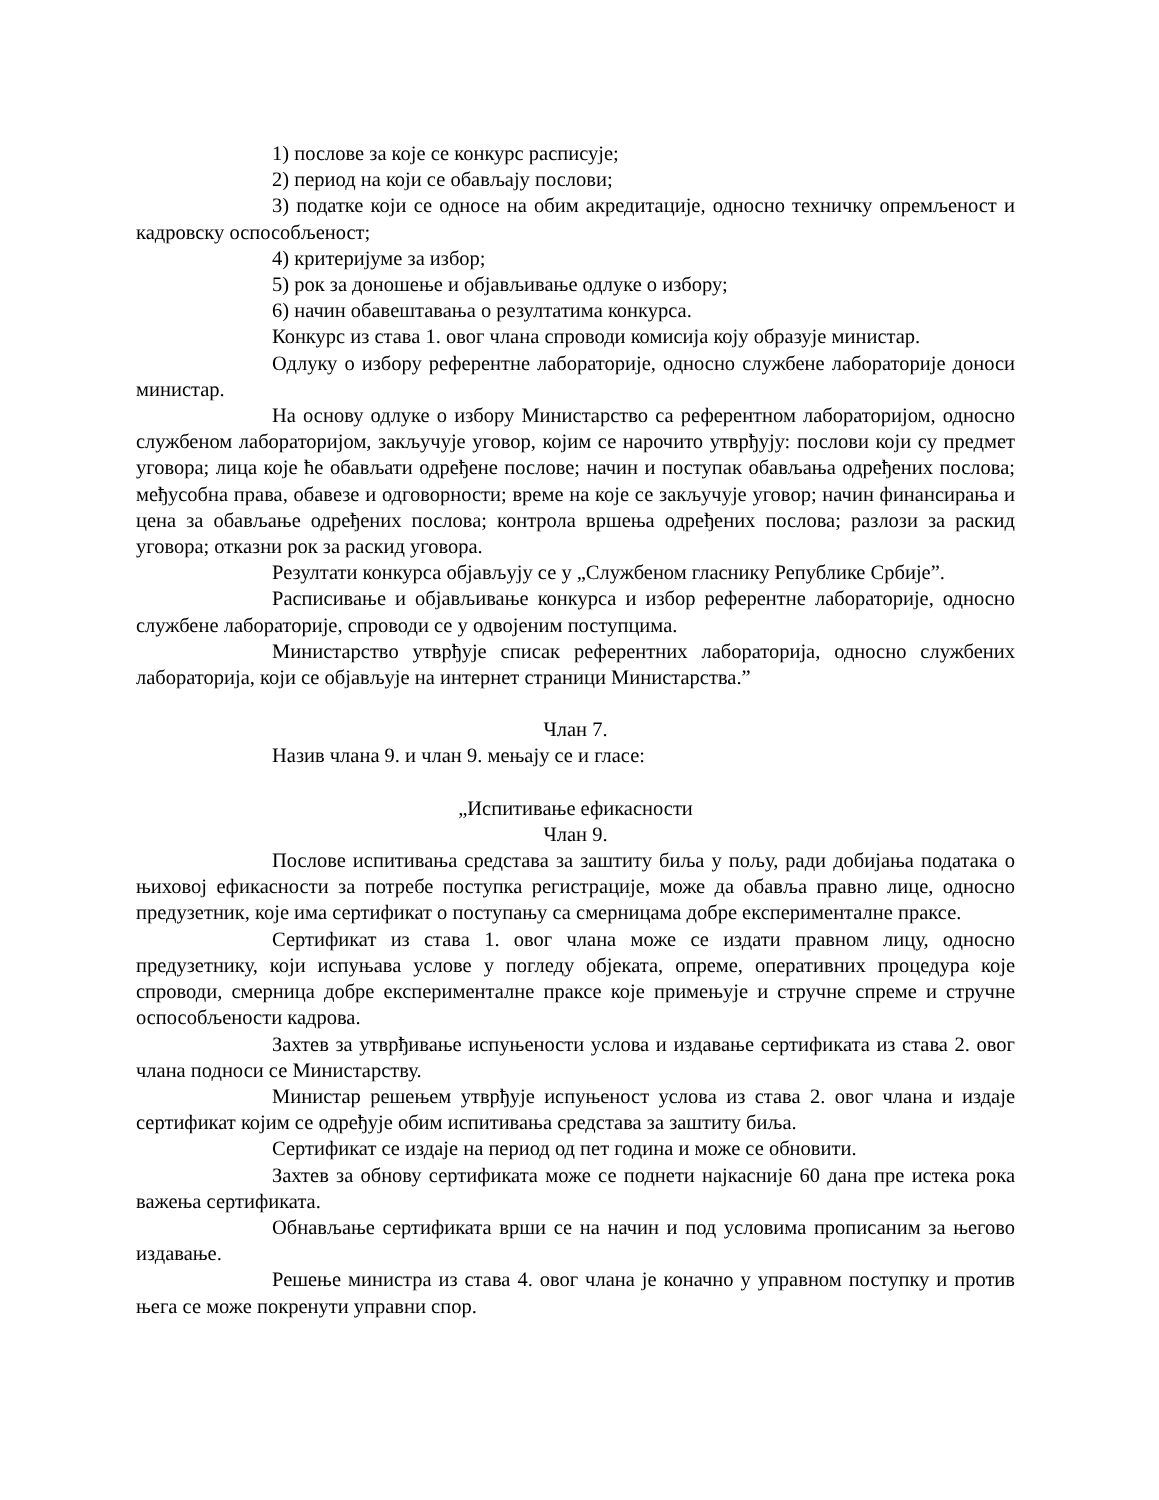1) послове за које се конкурс расписује;
2) период на који се обављају послови;
3) податке који се односе на обим акредитације, односно техничку опремљеност и кадровску оспособљеност;
4) критеријуме за избор;
5) рок за доношење и објављивање одлуке о избору;
6) начин обавештавања о резултатима конкурса.
Конкурс из става 1. овог члана спроводи комисија коју образује министар.
Одлуку о избору референтне лабораторије, односно службене лабораторије доноси министар.
На основу одлуке о избору Министарство са референтном лабораторијом, односно службеном лабораторијом, закључује уговор, којим се нарочито утврђују: послови који су предмет уговора; лица које ће обављати одређене послове; начин и поступак обављања одређених послова; међусобна права, обавезе и одговорности; време на које се закључује уговор; начин финансирања и цена за обављање одређених послова; контрола вршења одређених послова; разлози за раскид уговора; отказни рок за раскид уговора.
Резултати конкурса објављују се у „Службеном гласнику Републике Србије”.
Расписивање и објављивање конкурса и избор референтне лабораторије, односно службене лабораторије, спроводи се у одвојеним поступцима.
Министарство утврђује списак референтних лабораторија, односно службених лабораторија, који се објављује на интернет страници Министарства.”
Члан 7.
Назив члана 9. и члан 9. мењају се и гласе:
„Испитивање ефикасности
Члан 9.
Послове испитивања средстава за заштиту биља у пољу, ради добијања података о њиховој ефикасности за потребе поступка регистрације, може да обавља правно лице, односно предузетник, које има сертификат о поступању са смерницама добре експерименталне праксе.
Сертификат из става 1. овог члана може се издати правном лицу, односно предузетнику, који испуњава услове у погледу објеката, опреме, оперативних процедура које спроводи, смерница добре експерименталне праксе које примењује и стручне спреме и стручне оспособљености кадрова.
Захтев за утврђивање испуњености услова и издавање сертификата из става 2. овог члана подноси се Министарству.
Министар решењем утврђује испуњеност услова из става 2. овог члана и издаје сертификат којим се одређује обим испитивања средстава за заштиту биља.
Сертификат се издаје на период од пет година и може се обновити.
Захтев за обнову сертификата може се поднети најкасније 60 дана пре истека рока важења сертификата.
Обнављање сертификата врши се на начин и под условима прописаним за његово издавање.
Решење министра из става 4. овог члана је коначно у управном поступку и против њега се може покренути управни спор.